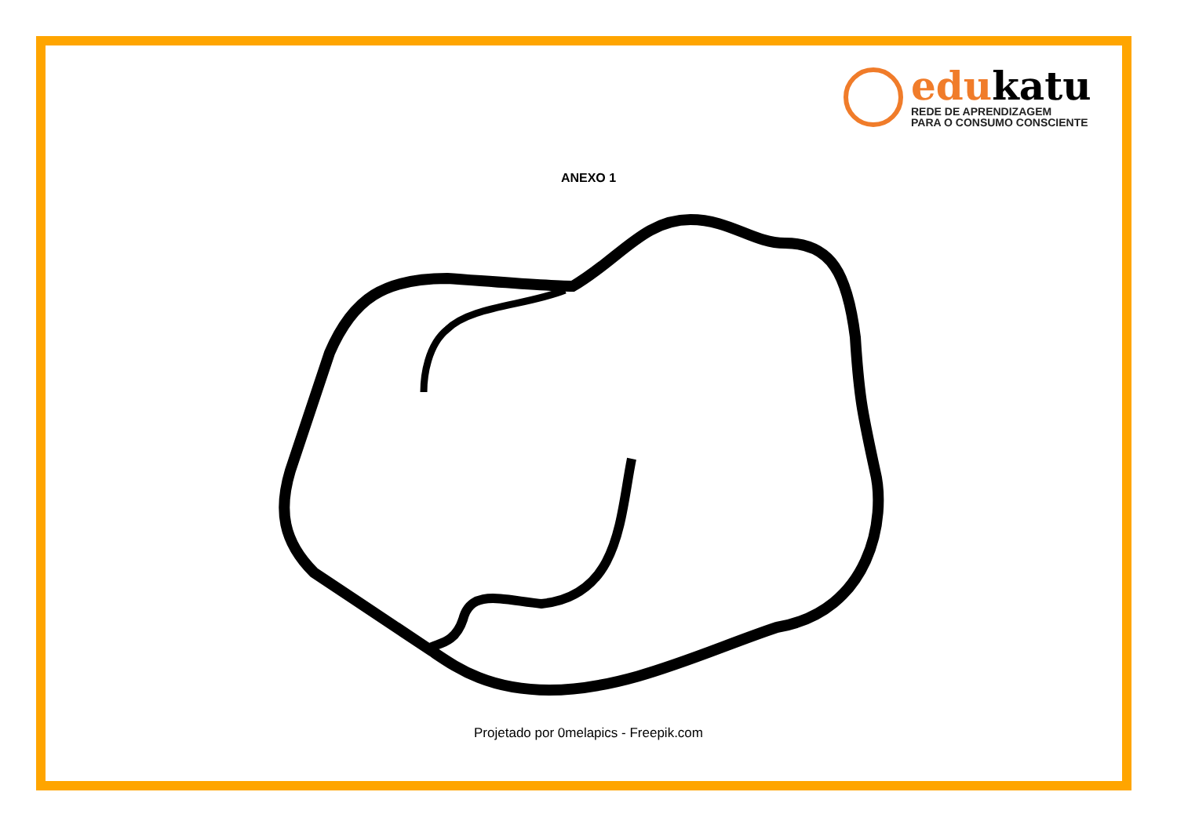edukatu
REDE DE APRENDIZAGEM
PARA O CONSUMO CONSCIENTE
ANEXO 1
Projetado por 0melapics - Freepik.com